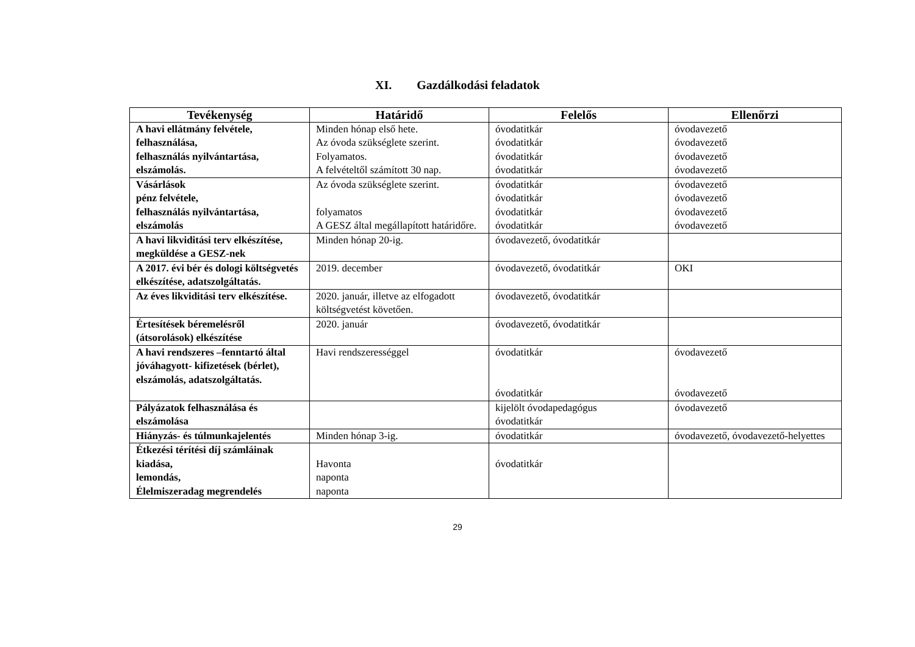XI. Gazdálkodási feladatok
| Tevékenység | Határidő | Felelős | Ellenőrzi |
| --- | --- | --- | --- |
| A havi ellátmány felvétele, felhasználása, felhasználás nyilvántartása, elszámolás. | Minden hónap első hete. Az óvoda szükséglete szerint. Folyamatos. A felvételtől számított 30 nap. | óvodatitkár óvodatitkár óvodatitkár óvodatitkár | óvodavezető óvodavezető óvodavezető óvodavezető |
| Vásárlások pénz felvétele, felhasználás nyilvántartása, elszámolás | Az óvoda szükséglete szerint. folyamatos A GESZ által megállapított határidőre. | óvodatitkár óvodatitkár óvodatitkár óvodatitkár | óvodavezető óvodavezető óvodavezető óvodavezető |
| A havi likviditási terv elkészítése, megküldése a GESZ-nek | Minden hónap 20-ig. | óvodavezető, óvodatitkár | |
| A 2017. évi bér és dologi költségvetés elkészítése, adatszolgáltatás. | 2019. december | óvodavezető, óvodatitkár | OKI |
| Az éves likviditási terv elkészítése. | 2020. január, illetve az elfogadott költségvetést követően. | óvodavezető, óvodatitkár | |
| Értesítések béremelésről (átsorolások) elkészítése | 2020. január | óvodavezető, óvodatitkár | |
| A havi rendszeres –fenntartó által jóváhagyott- kifizetések (bérlet), elszámolás, adatszolgáltatás. | Havi rendszerességgel | óvodatitkár óvodatitkár | óvodavezető óvodavezető |
| Pályázatok felhasználása és elszámolása | | kijelölt óvodapedagógus óvodatitkár | óvodavezető |
| Hiányzás- és túlmunkajelentés | Minden hónap 3-ig. | óvodatitkár | óvodavezető, óvodavezető-helyettes |
| Étkezési térítési díj számláinak kiadása, lemondás, Élelmiszeradag megrendelés | Havonta naponta naponta | óvodatitkár | |
29